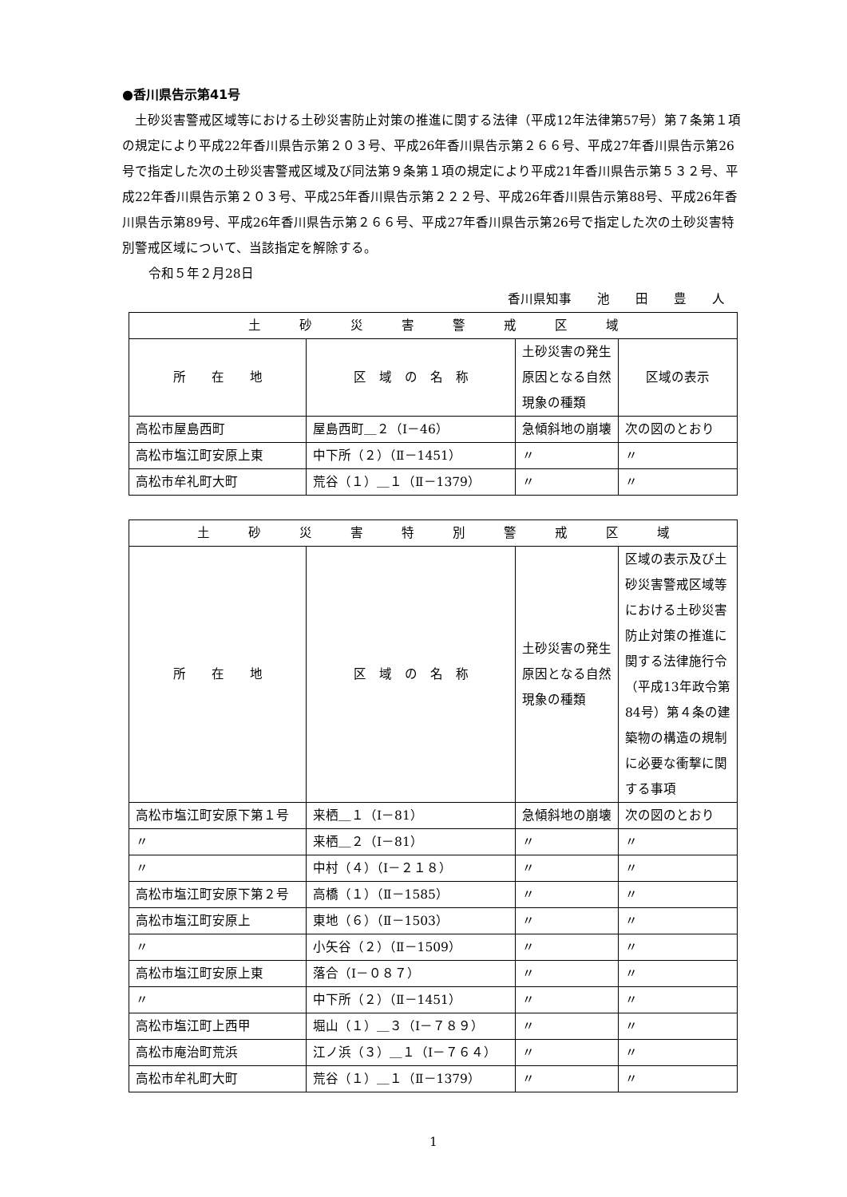●香川県告示第41号
土砂災害警戒区域等における土砂災害防止対策の推進に関する法律（平成12年法律第57号）第７条第１項の規定により平成22年香川県告示第２０３号、平成26年香川県告示第２６６号、平成27年香川県告示第26号で指定した次の土砂災害警戒区域及び同法第９条第１項の規定により平成21年香川県告示第５３２号、平成22年香川県告示第２０３号、平成25年香川県告示第２２２号、平成26年香川県告示第88号、平成26年香川県告示第89号、平成26年香川県告示第２６６号、平成27年香川県告示第26号で指定した次の土砂災害特別警戒区域について、当該指定を解除する。
令和５年２月28日
香川県知事　　池　　田　　豊　　人
| 土 砂 災 害 警 戒 区 域 | | | |
| --- | --- | --- | --- |
| 所 在 地 | 区 域 の 名 称 | 土砂災害の発生原因となる自然現象の種類 | 区域の表示 |
| 高松市屋島西町 | 屋島西町＿２（Ⅰ－46） | 急傾斜地の崩壊 | 次の図のとおり |
| 高松市塩江町安原上東 | 中下所（２）（Ⅱ－1451） | 〃 | 〃 |
| 高松市牟礼町大町 | 荒谷（１）＿１（Ⅱ－1379） | 〃 | 〃 |
| 土 砂 災 害 特 別 警 戒 区 域 | | | |
| --- | --- | --- | --- |
| 所 在 地 | 区 域 の 名 称 | 土砂災害の発生原因となる自然現象の種類 | 区域の表示及び土砂災害警戒区域等における土砂災害防止対策の推進に関する法律施行令（平成13年政令第84号）第４条の建築物の構造の規制に必要な衝撃に関する事項 |
| 高松市塩江町安原下第１号 | 来栖＿１（Ⅰ－81） | 急傾斜地の崩壊 | 次の図のとおり |
| 〃 | 来栖＿２（Ⅰ－81） | 〃 | 〃 |
| 〃 | 中村（４）（Ⅰ－２１８） | 〃 | 〃 |
| 高松市塩江町安原下第２号 | 高橋（１）（Ⅱ－1585） | 〃 | 〃 |
| 高松市塩江町安原上 | 東地（６）（Ⅱ－1503） | 〃 | 〃 |
| 〃 | 小矢谷（２）（Ⅱ－1509） | 〃 | 〃 |
| 高松市塩江町安原上東 | 落合（Ⅰ－０８７） | 〃 | 〃 |
| 〃 | 中下所（２）（Ⅱ－1451） | 〃 | 〃 |
| 高松市塩江町上西甲 | 堀山（１）＿３（Ⅰ－７８９） | 〃 | 〃 |
| 高松市庵治町荒浜 | 江ノ浜（３）＿１（Ⅰ－７６４） | 〃 | 〃 |
| 高松市牟礼町大町 | 荒谷（１）＿１（Ⅱ－1379） | 〃 | 〃 |
1